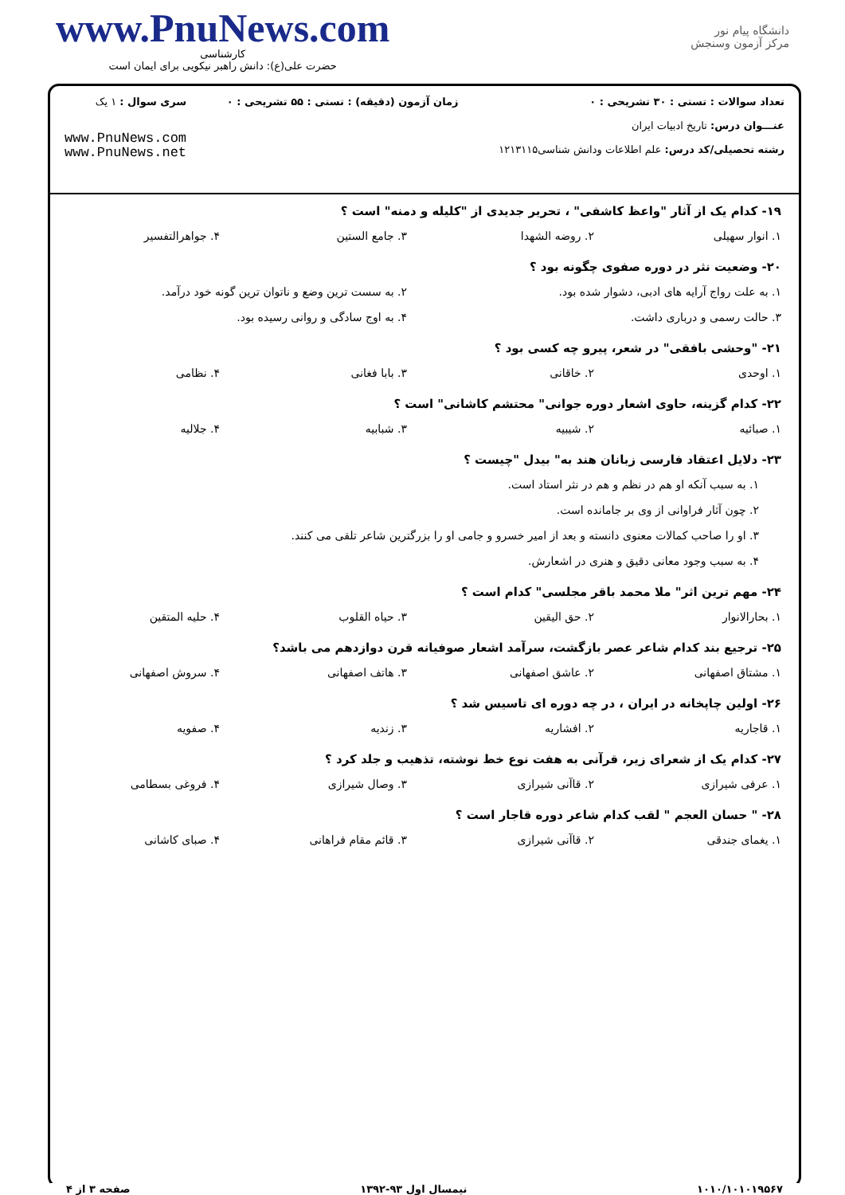www.PnuNews.com
کارشناسی
حضرت علی(ع): دانش راهبر نیکویی برای ایمان است
دانشگاه پیام نور
مرکز آزمون وسنجش
تعداد سوالات : تستی : ۳۰ تشریحی : ۰
عنـــوان درس: تاریخ ادبیات ایران
رشته تحصیلی/کد درس: علم اطلاعات ودانش شناسی۱۲۱۳۱۱۵
زمان آزمون (دقیقه) : تستی : ۵۵ تشریحی : ۰
سری سوال : ۱ یک
www.PnuNews.com
www.PnuNews.net
۱۹- کدام یک از آثار "واعظ کاشفی" ، تحریر جدیدی از "کلیله و دمنه" است ؟
| ۱. انوار سهیلی | ۲. روضه الشهدا | ۳. جامع الستین | ۴. جواهرالتفسیر |
۲۰- وضعیت نثر در دوره صفوی چگونه بود ؟
| ۱. به علت رواج آرایه های ادبی، دشوار شده بود. | ۲. به سست ترین وضع و ناتوان ترین گونه خود درآمد. |
| ۳. حالت رسمی و درباری داشت. | ۴. به اوج سادگی و روانی رسیده بود. |
۲۱- "وحشی بافقی" در شعر، پیرو چه کسی بود ؟
| ۱. اوحدی | ۲. خاقانی | ۳. بابا فغانی | ۴. نظامی |
۲۲- کدام گزینه، حاوی اشعار دوره جوانی" محتشم کاشانی" است ؟
| ۱. صبائیه | ۲. شیبیه | ۳. شبابیه | ۴. جلالیه |
۲۳- دلایل اعتقاد فارسی زبانان هند به" بیدل "چیست ؟
۱. به سبب آنکه او هم در نظم و هم در نثر استاد است.
۲. چون آثار فراوانی از وی بر جامانده است.
۳. او را صاحب کمالات معنوی دانسته و بعد از امیر خسرو و جامی او را بزرگترین شاعر تلقی می کنند.
۴. به سبب وجود معانی دقیق و هنری در اشعارش.
۲۴- مهم ترین اثر" ملا محمد باقر مجلسی" کدام است ؟
| ۱. بحارالانوار | ۲. حق الیقین | ۳. حیاه القلوب | ۴. حلیه المتقین |
۲۵- ترجیع بند کدام شاعر عصر بازگشت، سرآمد اشعار صوفیانه قرن دوازدهم می باشد؟
| ۱. مشتاق اصفهانی | ۲. عاشق اصفهانی | ۳. هاتف اصفهانی | ۴. سروش اصفهانی |
۲۶- اولین چاپخانه در ایران ، در چه دوره ای تاسیس شد ؟
| ۱. قاجاریه | ۲. افشاریه | ۳. زندیه | ۴. صفویه |
۲۷- کدام یک از شعرای زیر، قرآنی به هفت نوع خط نوشته، تذهیب و جلد کرد ؟
| ۱. عرفی شیرازی | ۲. قاآنی شیرازی | ۳. وصال شیرازی | ۴. فروغی بسطامی |
۲۸- " حسان العجم " لقب کدام شاعر دوره قاجار است ؟
| ۱. یغمای جندقی | ۲. قاآنی شیرازی | ۳. قائم مقام فراهانی | ۴. صبای کاشانی |
۱۰۱۰/۱۰۱۰۱۹۵۶۷ نیمسال اول ۹۳-۱۳۹۲ صفحه ۳ از ۴